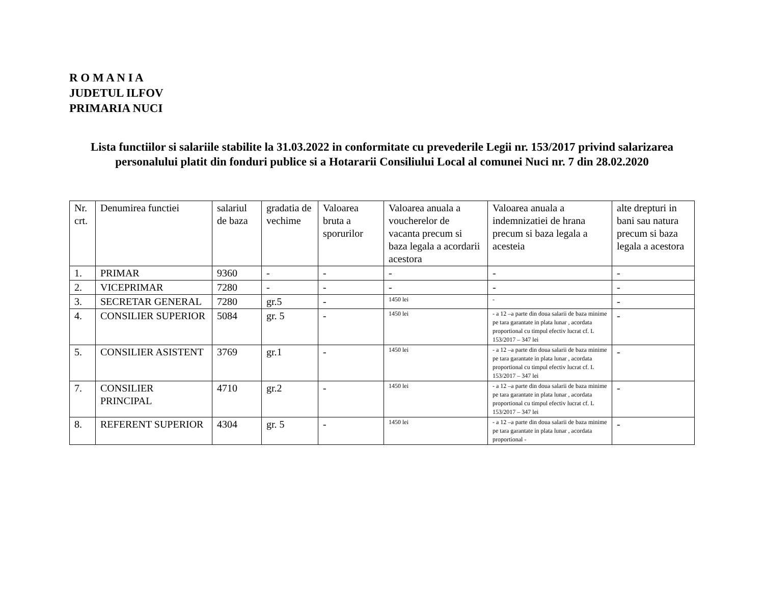R O M A N I A
JUDETUL ILFOV
PRIMARIA NUCI
Lista functiilor si salariile stabilite la 31.03.2022 in conformitate cu prevederile Legii nr. 153/2017 privind salarizarea personalului platit din fonduri publice si a Hotararii Consiliului Local al comunei Nuci nr. 7 din 28.02.2020
| Nr. crt. | Denumirea functiei | salariul de baza | gradatia de vechime | Valoarea bruta a sporurilor | Valoarea anuala a voucherelor de vacanta precum si baza legala a acordarii acestora | Valoarea anuala a indemnizatiei de hrana precum si baza legala a acesteia | alte drepturi in bani sau natura precum si baza legala a acestora |
| 1. | PRIMAR | 9360 | - | - | - | - | - |
| 2. | VICEPRIMAR | 7280 | - | - | - | - | - |
| 3. | SECRETAR GENERAL | 7280 | gr.5 | - | 1450 lei | - | - |
| 4. | CONSILIER SUPERIOR | 5084 | gr. 5 | - | 1450 lei | - a 12 –a parte din doua salarii de baza minime pe tara garantate in plata lunar , acordata proportional cu timpul efectiv lucrat cf. L 153/2017 – 347 lei | - |
| 5. | CONSILIER ASISTENT | 3769 | gr.1 | - | 1450 lei | - a 12 –a parte din doua salarii de baza minime pe tara garantate in plata lunar , acordata proportional cu timpul efectiv lucrat cf. L 153/2017 – 347 lei | - |
| 7. | CONSILIER PRINCIPAL | 4710 | gr.2 | - | 1450 lei | - a 12 –a parte din doua salarii de baza minime pe tara garantate in plata lunar , acordata proportional cu timpul efectiv lucrat cf. L 153/2017 – 347 lei | - |
| 8. | REFERENT SUPERIOR | 4304 | gr. 5 | - | 1450 lei | - a 12 –a parte din doua salarii de baza minime pe tara garantate in plata lunar , acordata proportional - | - |